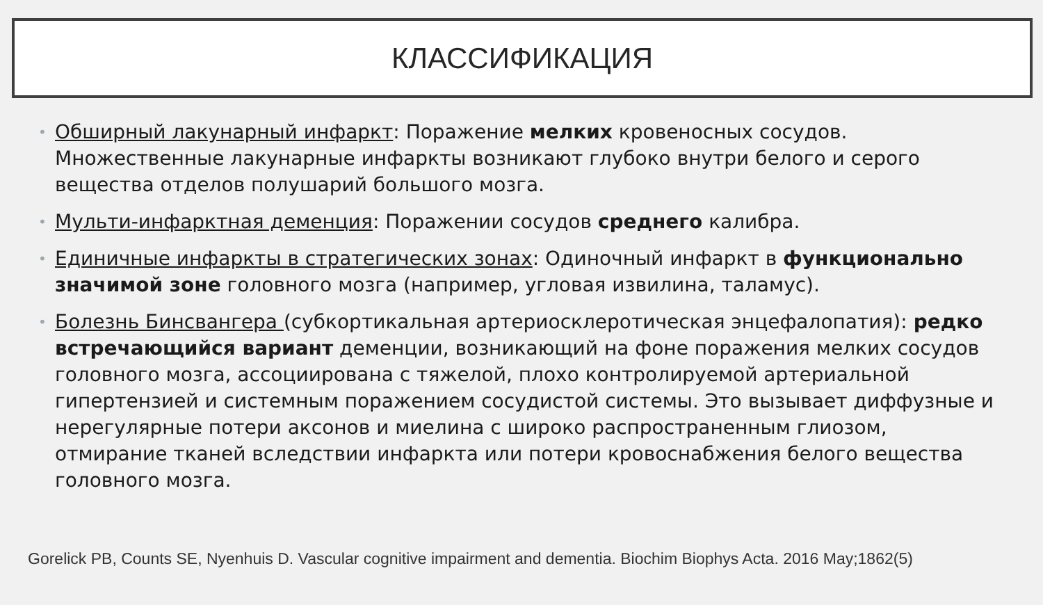КЛАССИФИКАЦИЯ
• Обширный лакунарный инфаркт: Поражение мелких кровеносных сосудов. Множественные лакунарные инфаркты возникают глубоко внутри белого и серого вещества отделов полушарий большого мозга.
• Мульти-инфарктная деменция: Поражении сосудов среднего калибра.
• Единичные инфаркты в стратегических зонах: Одиночный инфаркт в функционально значимой зоне головного мозга (например, угловая извилина, таламус).
• Болезнь Бинсвангера (субкортикальная артериосклеротическая энцефалопатия): редко встречающийся вариант деменции, возникающий на фоне поражения мелких сосудов головного мозга, ассоциирована с тяжелой, плохо контролируемой артериальной гипертензией и системным поражением сосудистой системы. Это вызывает диффузные и нерегулярные потери аксонов и миелина с широко распространенным глиозом, отмирание тканей вследствии инфаркта или потери кровоснабжения белого вещества головного мозга.
Gorelick PB, Counts SE, Nyenhuis D. Vascular cognitive impairment and dementia. Biochim Biophys Acta. 2016 May;1862(5)